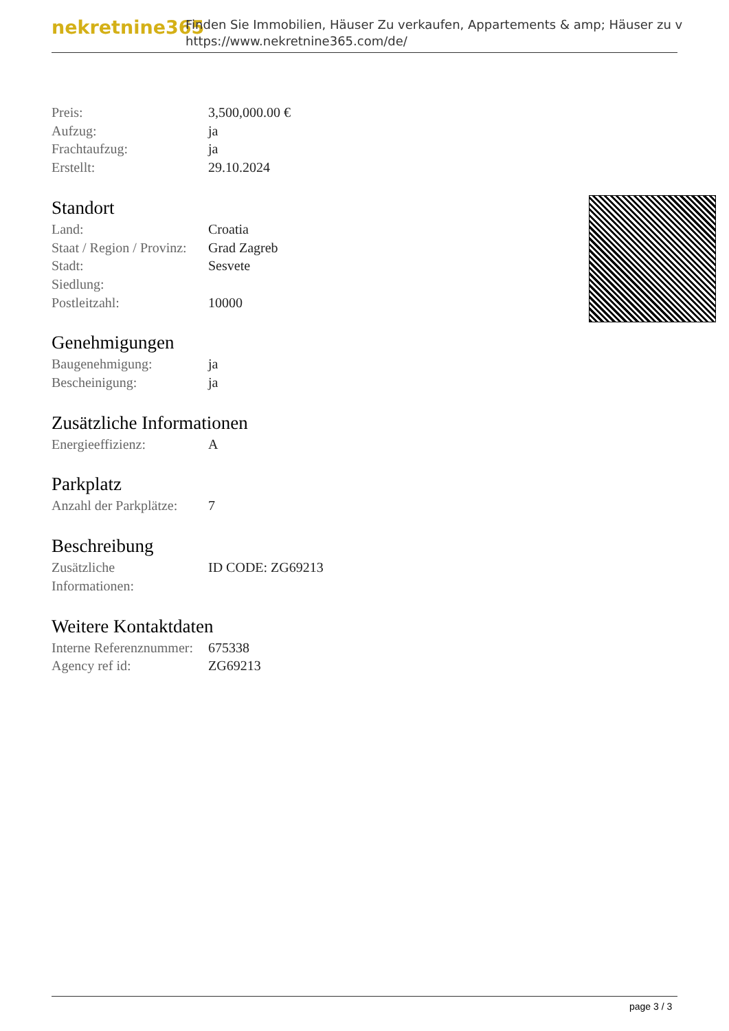nekretnine365
Finden Sie Immobilien, Häuser Zu verkaufen, Appartements & amp; Häuser zu v
https://www.nekretnine365.com/de/
| Preis: | 3,500,000.00 € |
| Aufzug: | ja |
| Frachtaufzug: | ja |
| Erstellt: | 29.10.2024 |
Standort
| Land: | Croatia |
| Staat / Region / Provinz: | Grad Zagreb |
| Stadt: | Sesvete |
| Siedlung: | |
| Postleitzahl: | 10000 |
Genehmigungen
| Baugenehmigung: | ja |
| Bescheinigung: | ja |
Zusätzliche Informationen
| Energieeffizienz: | A |
Parkplatz
| Anzahl der Parkplätze: | 7 |
Beschreibung
| Zusätzliche Informationen: | ID CODE: ZG69213 |
Weitere Kontaktdaten
| Interne Referenznummer: | 675338 |
| Agency ref id: | ZG69213 |
page 3 / 3